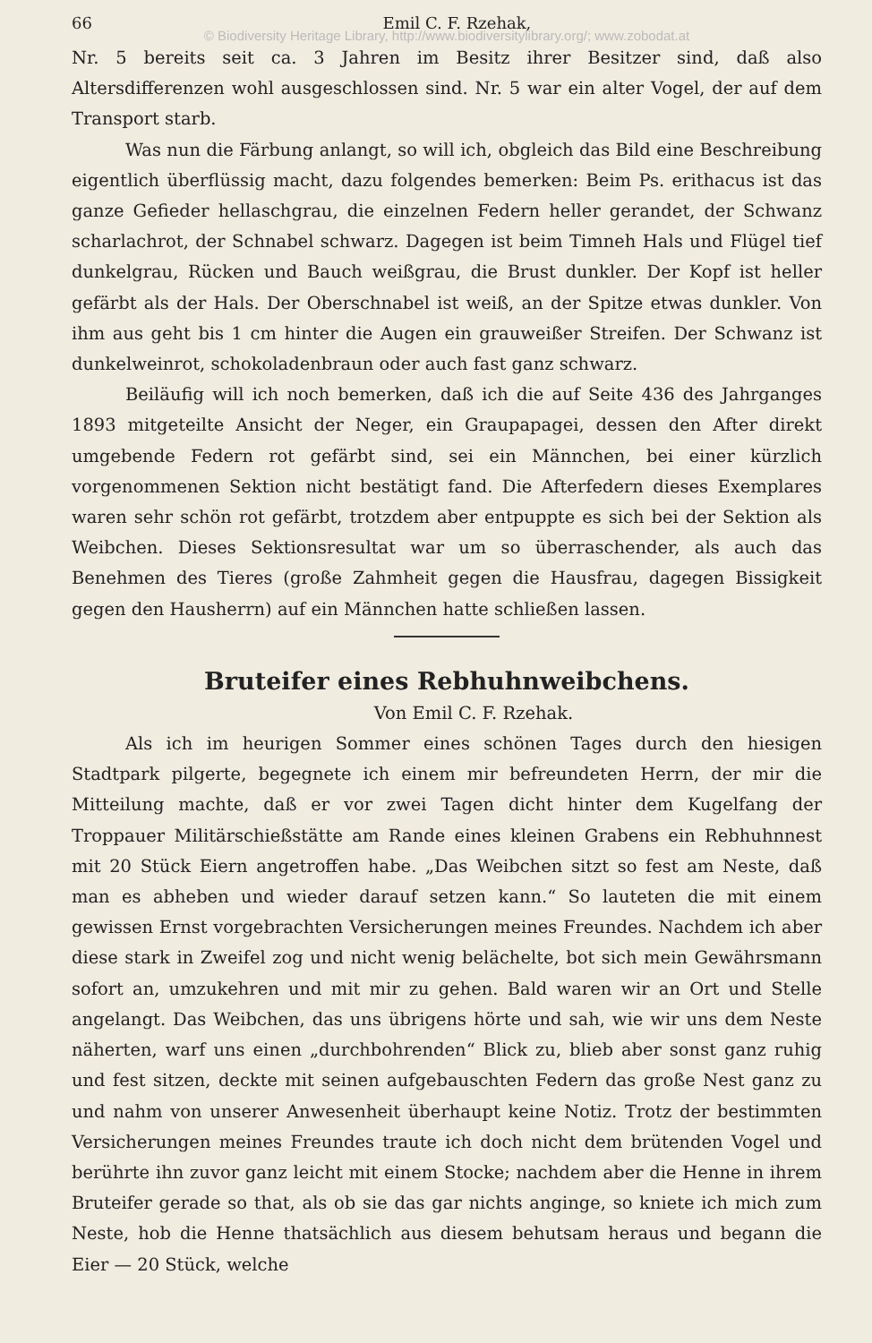66 Emil C. F. Rzehak,
© Biodiversity Heritage Library, http://www.biodiversitylibrary.org/; www.zobodat.at
Nr. 5 bereits seit ca. 3 Jahren im Besitz ihrer Besitzer sind, daß also Altersdifferenzen wohl ausgeschlossen sind. Nr. 5 war ein alter Vogel, der auf dem Transport starb.
Was nun die Färbung anlangt, so will ich, obgleich das Bild eine Beschreibung eigentlich überflüssig macht, dazu folgendes bemerken: Beim Ps. erithacus ist das ganze Gefieder hellaschgrau, die einzelnen Federn heller gerandet, der Schwanz scharlachrot, der Schnabel schwarz. Dagegen ist beim Timneh Hals und Flügel tief dunkelgrau, Rücken und Bauch weißgrau, die Brust dunkler. Der Kopf ist heller gefärbt als der Hals. Der Oberschnabel ist weiß, an der Spitze etwas dunkler. Von ihm aus geht bis 1 cm hinter die Augen ein grauweißer Streifen. Der Schwanz ist dunkelweinrot, schokoladenbraun oder auch fast ganz schwarz.
Beiläufig will ich noch bemerken, daß ich die auf Seite 436 des Jahrganges 1893 mitgeteilte Ansicht der Neger, ein Graupapagei, dessen den After direkt umgebende Federn rot gefärbt sind, sei ein Männchen, bei einer kürzlich vorgenommenen Sektion nicht bestätigt fand. Die Afterfedern dieses Exemplares waren sehr schön rot gefärbt, trotzdem aber entpuppte es sich bei der Sektion als Weibchen. Dieses Sektionsresultat war um so überraschender, als auch das Benehmen des Tieres (große Zahmheit gegen die Hausfrau, dagegen Bissigkeit gegen den Hausherrn) auf ein Männchen hatte schließen lassen.
Bruteifer eines Rebhuhnweibchens.
Von Emil C. F. Rzehak.
Als ich im heurigen Sommer eines schönen Tages durch den hiesigen Stadtpark pilgerte, begegnete ich einem mir befreundeten Herrn, der mir die Mitteilung machte, daß er vor zwei Tagen dicht hinter dem Kugelfang der Troppauer Militärschießstätte am Rande eines kleinen Grabens ein Rebhuhnnest mit 20 Stück Eiern angetroffen habe. „Das Weibchen sitzt so fest am Neste, daß man es abheben und wieder darauf setzen kann.“ So lauteten die mit einem gewissen Ernst vorgebrachten Versicherungen meines Freundes. Nachdem ich aber diese stark in Zweifel zog und nicht wenig belächelte, bot sich mein Gewährsmann sofort an, umzukehren und mit mir zu gehen. Bald waren wir an Ort und Stelle angelangt. Das Weibchen, das uns übrigens hörte und sah, wie wir uns dem Neste näherten, warf uns einen „durchbohrenden“ Blick zu, blieb aber sonst ganz ruhig und fest sitzen, deckte mit seinen aufgebauschten Federn das große Nest ganz zu und nahm von unserer Anwesenheit überhaupt keine Notiz. Trotz der bestimmten Versicherungen meines Freundes traute ich doch nicht dem brütenden Vogel und berührte ihn zuvor ganz leicht mit einem Stocke; nachdem aber die Henne in ihrem Bruteifer gerade so that, als ob sie das gar nichts anginge, so kniete ich mich zum Neste, hob die Henne thatsächlich aus diesem behutsam heraus und begann die Eier — 20 Stück, welche